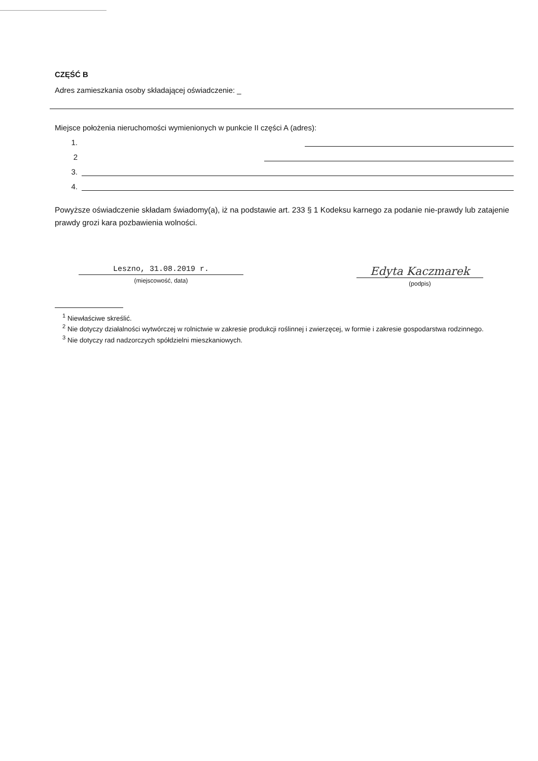CZĘŚĆ B
Adres zamieszkania osoby składającej oświadczenie: _
Miejsce położenia nieruchomości wymienionych w punkcie II części A (adres):
1.
2
3.
4.
Powyższe oświadczenie składam świadomy(a), iż na podstawie art. 233 § 1 Kodeksu karnego za podanie nie-prawdy lub zatajenie prawdy grozi kara pozbawienia wolności.
Leszno, 31.08.2019 r.
(miejscowość, data)
Edyta Kaczmarek
(podpis)
<sup>1</sup> Niewłaściwe skreślić.
<sup>2</sup> Nie dotyczy działalności wytwórczej w rolnictwie w zakresie produkcji roślinnej i zwierzęcej, w formie i zakresie gospodarstwa rodzinnego.
<sup>3</sup> Nie dotyczy rad nadzorczych spółdzielni mieszkaniowych.